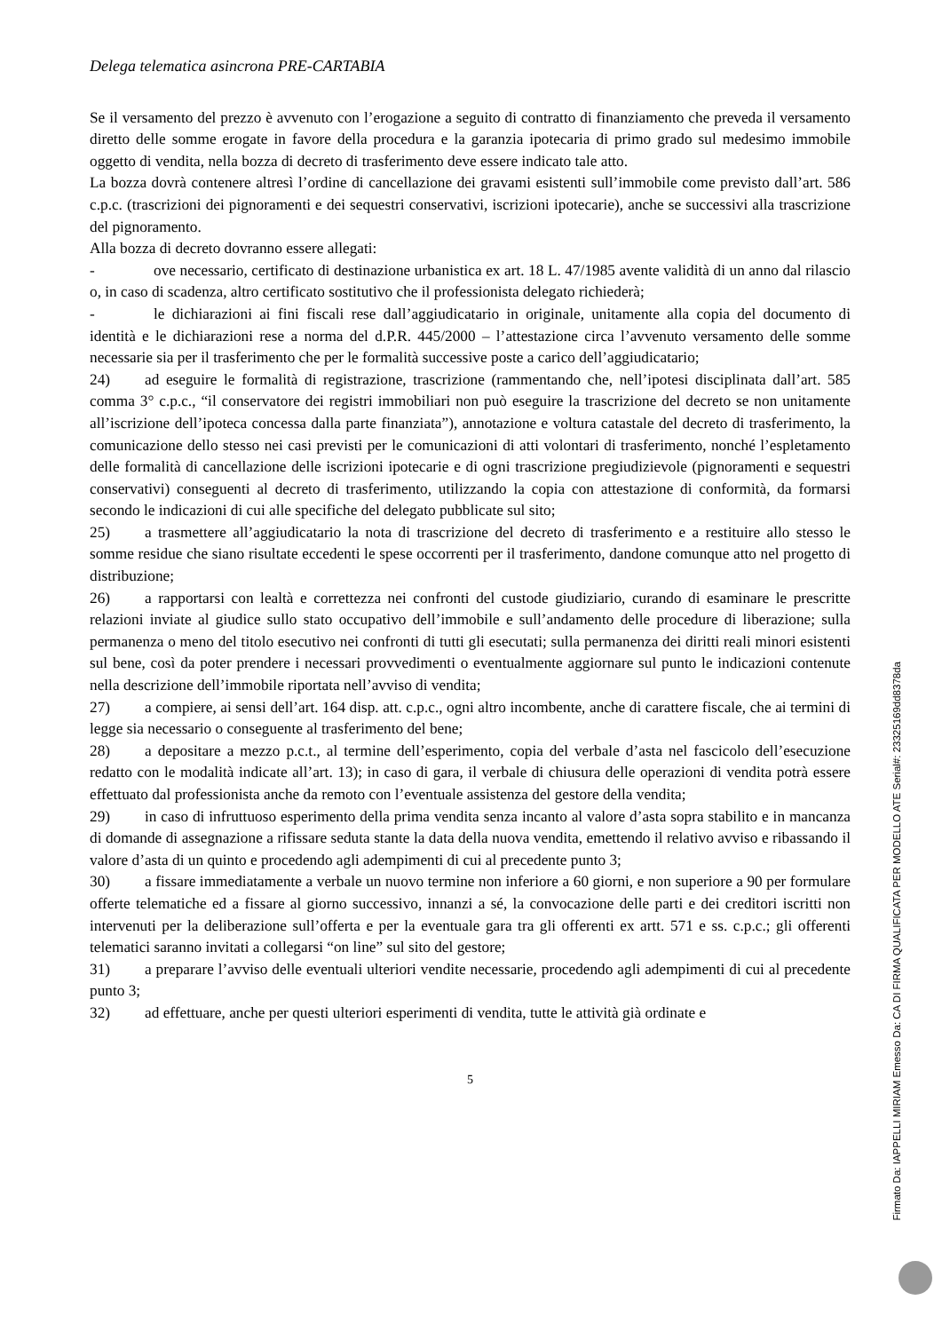Delega telematica asincrona PRE-CARTABIA
Se il versamento del prezzo è avvenuto con l’erogazione a seguito di contratto di finanziamento che preveda il versamento diretto delle somme erogate in favore della procedura e la garanzia ipotecaria di primo grado sul medesimo immobile oggetto di vendita, nella bozza di decreto di trasferimento deve essere indicato tale atto.
La bozza dovrà contenere altresì l’ordine di cancellazione dei gravami esistenti sull’immobile come previsto dall’art. 586 c.p.c. (trascrizioni dei pignoramenti e dei sequestri conservativi, iscrizioni ipotecarie), anche se successivi alla trascrizione del pignoramento.
Alla bozza di decreto dovranno essere allegati:
- ove necessario, certificato di destinazione urbanistica ex art. 18 L. 47/1985 avente validità di un anno dal rilascio o, in caso di scadenza, altro certificato sostitutivo che il professionista delegato richiederà;
- le dichiarazioni ai fini fiscali rese dall’aggiudicatario in originale, unitamente alla copia del documento di identità e le dichiarazioni rese a norma del d.P.R. 445/2000 – l’attestazione circa l’avvenuto versamento delle somme necessarie sia per il trasferimento che per le formalità successive poste a carico dell’aggiudicatario;
24) ad eseguire le formalità di registrazione, trascrizione (rammentando che, nell’ipotesi disciplinata dall’art. 585 comma 3° c.p.c., “il conservatore dei registri immobiliari non può eseguire la trascrizione del decreto se non unitamente all’iscrizione dell’ipoteca concessa dalla parte finanziata”), annotazione e voltura catastale del decreto di trasferimento, la comunicazione dello stesso nei casi previsti per le comunicazioni di atti volontari di trasferimento, nonché l’espletamento delle formalità di cancellazione delle iscrizioni ipotecarie e di ogni trascrizione pregiudizievole (pignoramenti e sequestri conservativi) conseguenti al decreto di trasferimento, utilizzando la copia con attestazione di conformità, da formarsi secondo le indicazioni di cui alle specifiche del delegato pubblicate sul sito;
25) a trasmettere all’aggiudicatario la nota di trascrizione del decreto di trasferimento e a restituire allo stesso le somme residue che siano risultate eccedenti le spese occorrenti per il trasferimento, dandone comunque atto nel progetto di distribuzione;
26) a rapportarsi con lealtà e correttezza nei confronti del custode giudiziario, curando di esaminare le prescritte relazioni inviate al giudice sullo stato occupativo dell’immobile e sull’andamento delle procedure di liberazione; sulla permanenza o meno del titolo esecutivo nei confronti di tutti gli esecutati; sulla permanenza dei diritti reali minori esistenti sul bene, così da poter prendere i necessari provvedimenti o eventualmente aggiornare sul punto le indicazioni contenute nella descrizione dell’immobile riportata nell’avviso di vendita;
27) a compiere, ai sensi dell’art. 164 disp. att. c.p.c., ogni altro incombente, anche di carattere fiscale, che ai termini di legge sia necessario o conseguente al trasferimento del bene;
28) a depositare a mezzo p.c.t., al termine dell’esperimento, copia del verbale d’asta nel fascicolo dell’esecuzione redatto con le modalità indicate all’art. 13); in caso di gara, il verbale di chiusura delle operazioni di vendita potrà essere effettuato dal professionista anche da remoto con l’eventuale assistenza del gestore della vendita;
29) in caso di infruttuoso esperimento della prima vendita senza incanto al valore d’asta sopra stabilito e in mancanza di domande di assegnazione a rifissare seduta stante la data della nuova vendita, emettendo il relativo avviso e ribassando il valore d’asta di un quinto e procedendo agli adempimenti di cui al precedente punto 3;
30) a fissare immediatamente a verbale un nuovo termine non inferiore a 60 giorni, e non superiore a 90 per formulare offerte telematiche ed a fissare al giorno successivo, innanzi a sé, la convocazione delle parti e dei creditori iscritti non intervenuti per la deliberazione sull’offerta e per la eventuale gara tra gli offerenti ex artt. 571 e ss. c.p.c.; gli offerenti telematici saranno invitati a collegarsi “on line” sul sito del gestore;
31) a preparare l’avviso delle eventuali ulteriori vendite necessarie, procedendo agli adempimenti di cui al precedente punto 3;
32) ad effettuare, anche per questi ulteriori esperimenti di vendita, tutte le attività già ordinate e
5
Firmato Da: IAPPELLI MIRIAM Emesso Da: CA DI FIRMA QUALIFICATA PER MODELLO ATE Serial#: 23325169dd8378da